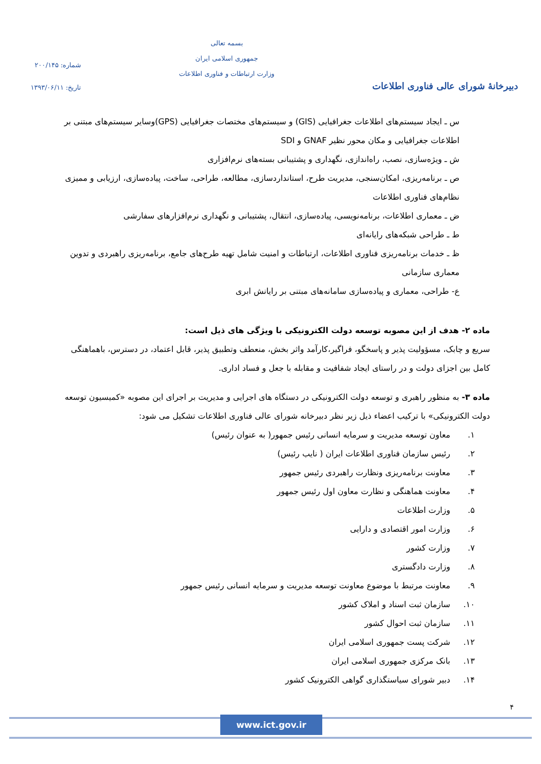دبیرخانهٔ شورای عالی فناوری اطلاعات
بسمه تعالی
جمهوری اسلامی ایران
وزارت ارتباطات و فناوری اطلاعات
شماره: ۲۰۰/۱۴۵
تاریخ: ۱۳۹۳/۰۶/۱۱
س ـ ایجاد سیستم‌های اطلاعات جغرافیایی (GIS) و سیستم‌های مختصات جغرافیایی (GPS)وسایر سیستم‌های مبتنی بر اطلاعات جغرافیایی و مکان محور نظیر GNAF و SDI
ش ـ ویژه‌سازی، نصب، راه‌اندازی، نگهداری و پشتیبانی بسته‌های نرم‌افزاری
ص ـ برنامه‌ریزی، امکان‌سنجی، مدیریت طرح، استانداردسازی، مطالعه، طراحی، ساخت، پیاده‌سازی، ارزیابی و ممیزی نظام‌های فناوری اطلاعات
ض ـ معماری اطلاعات، برنامه‌نویسی، پیاده‌سازی، انتقال، پشتیبانی و نگهداری نرم‌افزارهای سفارشی
ط ـ طراحی شبکه‌های رایانه‌ای
ظ ـ خدمات برنامه‌ریزی فناوری اطلاعات، ارتباطات و امنیت شامل تهیه طرح‌های جامع، برنامه‌ریزی راهبردی و تدوین معماری سازمانی
ع- طراحی، معماری و پیاده‌سازی سامانه‌های مبتنی بر رایانش ابری
ماده ۲- هدف از این مصوبه توسعه دولت الکترونیکی با ویژگی های ذیل است:
سریع و چابک، مسؤولیت پذیر و پاسخگو، فراگیر،کارآمد واثر بخش، منعطف وتطبیق پذیر، قابل اعتماد، در دسترس، باهماهنگی کامل بین اجزای دولت و در راستای ایجاد شفافیت و مقابله با جعل و فساد اداری.
ماده ۳- به منظور راهبری و توسعه دولت الکترونیکی در دستگاه های اجرایی و مدیریت بر اجرای این مصوبه «کمیسیون توسعه دولت الکترونیکی» با ترکیب اعضاء ذیل زیر نظر دبیرخانه شورای عالی فناوری اطلاعات تشکیل می شود:
۱. معاون توسعه مدیریت و سرمایه انسانی رئیس جمهور( به عنوان رئیس)
۲. رئیس سازمان فناوری اطلاعات ایران ( نایب رئیس)
۳. معاونت برنامه‌ریزی ونظارت راهبردی رئیس جمهور
۴. معاونت هماهنگی و نظارت معاون اول رئیس جمهور
۵. وزارت اطلاعات
۶. وزارت امور اقتصادی و دارایی
۷. وزارت کشور
۸. وزارت دادگستری
۹. معاونت مرتبط با موضوع معاونت توسعه مدیریت و سرمایه انسانی رئیس جمهور
۱۰. سازمان ثبت اسناد و املاک کشور
۱۱. سازمان ثبت احوال کشور
۱۲. شرکت پست جمهوری اسلامی ایران
۱۳. بانک مرکزی جمهوری اسلامی ایران
۱۴. دبیر شورای سیاستگذاری گواهی الکترونیک کشور
۴
www.ict.gov.ir